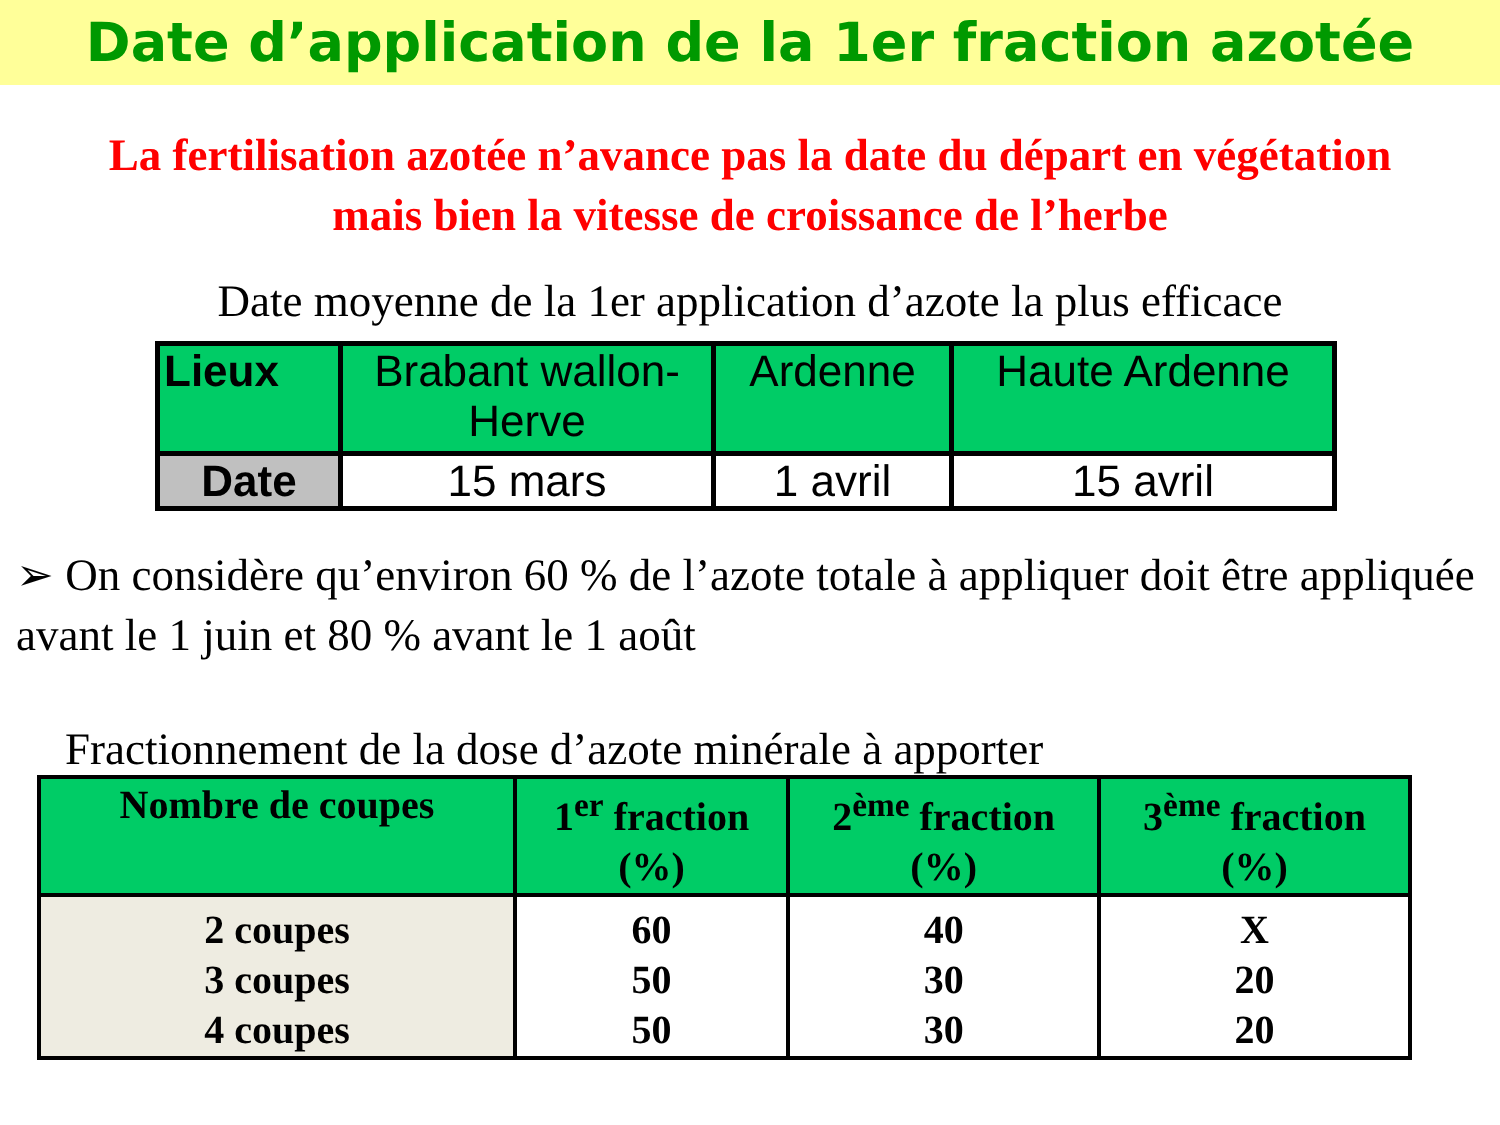Date d’application de la 1er fraction azotée
La fertilisation azotée n’avance pas la date du départ en végétation
mais bien la vitesse de croissance de l’herbe
Date moyenne de la 1er application d’azote la plus efficace
| Lieux | Brabant wallon-Herve | Ardenne | Haute Ardenne |
| Date | 15 mars | 1 avril | 15 avril |
➢ On considère qu’environ 60 % de l’azote totale à appliquer doit être appliquée avant le 1 juin et 80 % avant le 1 août
Fractionnement de la dose d’azote minérale à apporter
| Nombre de coupes | 1<sup>er</sup> fraction (%) | 2<sup>ème</sup> fraction (%) | 3<sup>ème</sup> fraction (%) |
| 2 coupes 3 coupes 4 coupes | 60 50 50 | 40 30 30 | X 20 20 |